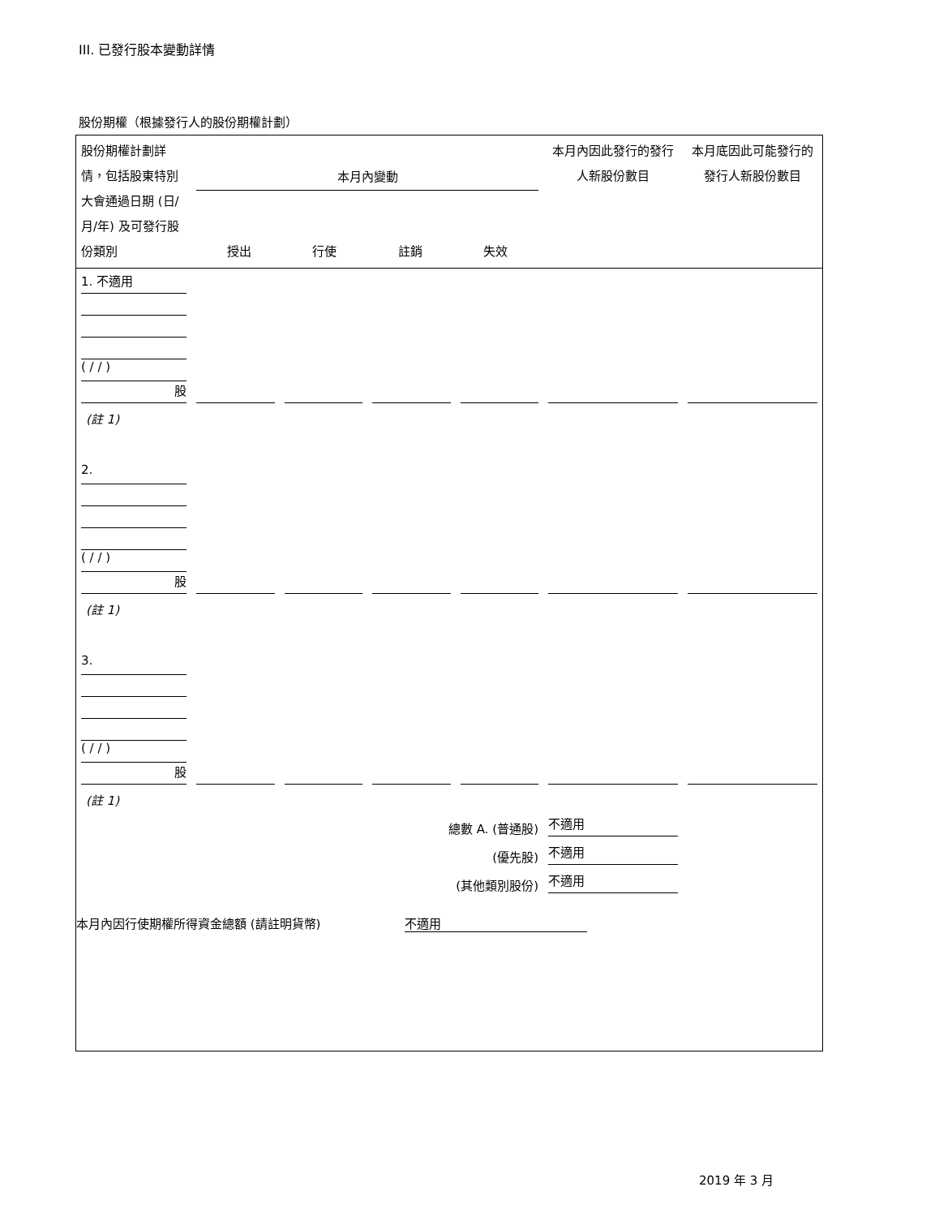III. 已發行股本變動詳情
股份期權（根據發行人的股份期權計劃）
| 股份期權計劃詳情，包括股東特別大會通過日期 (日/月/年) 及可發行股份類別 | 本月內變動 授出 行使 註銷 失效 | | | | 本月內因此發行的發行人新股份數目 | 本月底因此可能發行的發行人新股份數目 |
| 1. 不適用 ( / / ) 股 | | | | | | |
| (註 1) | | | | | | |
| 2. ( / / ) 股 | | | | | | |
| (註 1) | | | | | | |
| 3. ( / / ) 股 | | | | | | |
| (註 1) | | | | | | |
| 總數 A. (普通股) | | | | | 不適用 | |
| (優先股) | | | | | 不適用 | |
| (其他類別股份) | | | | | 不適用 | |
本月內因行使期權所得資金總額 (請註明貨幣) 不適用
2019 年 3 月